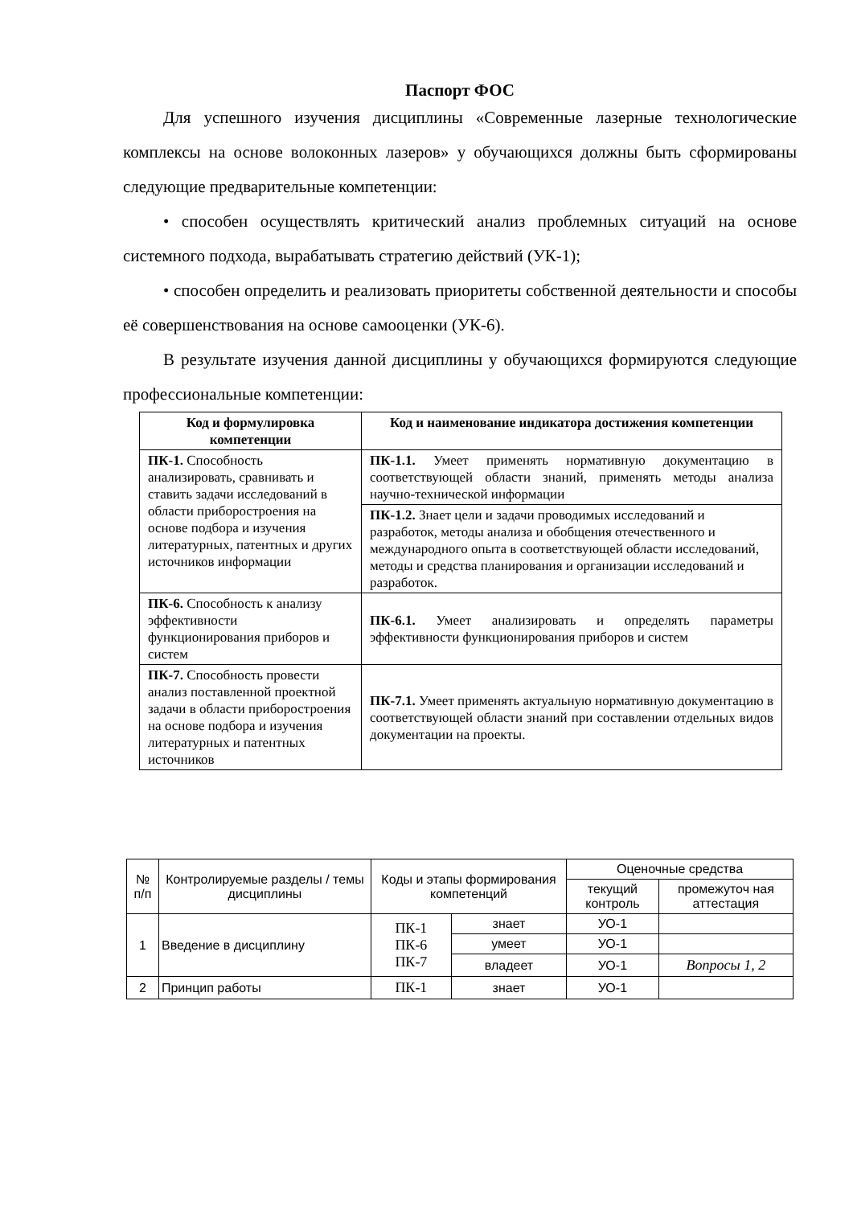Паспорт ФОС
Для успешного изучения дисциплины «Современные лазерные технологические комплексы на основе волоконных лазеров» у обучающихся должны быть сформированы следующие предварительные компетенции:
• способен осуществлять критический анализ проблемных ситуаций на основе системного подхода, вырабатывать стратегию действий (УК-1);
• способен определить и реализовать приоритеты собственной деятельности и способы её совершенствования на основе самооценки (УК-6).
В результате изучения данной дисциплины у обучающихся формируются следующие профессиональные компетенции:
| Код и формулировка компетенции | Код и наименование индикатора достижения компетенции |
| --- | --- |
| ПК-1. Способность анализировать, сравнивать и ставить задачи исследований в области приборостроения на основе подбора и изучения литературных, патентных и других источников информации | ПК-1.1. Умеет применять нормативную документацию в соответствующей области знаний, применять методы анализа научно-технической информации |
| | ПК-1.2. Знает цели и задачи проводимых исследований и разработок, методы анализа и обобщения отечественного и международного опыта в соответствующей области исследований, методы и средства планирования и организации исследований и разработок. |
| ПК-6. Способность к анализу эффективности функционирования приборов и систем | ПК-6.1. Умеет анализировать и определять параметры эффективности функционирования приборов и систем |
| ПК-7. Способность провести анализ поставленной проектной задачи в области приборостроения на основе подбора и изучения литературных и патентных источников | ПК-7.1. Умеет применять актуальную нормативную документацию в соответствующей области знаний при составлении отдельных видов документации на проекты. |
| № п/п | Контролируемые разделы / темы дисциплины | Коды и этапы формирования компетенций | | Оценочные средства | |
| | | | | текущий контроль | промежуточ ная аттестация |
| 1 | Введение в дисциплину | ПК-1 ПК-6 ПК-7 | знает | УО-1 | |
| | | | умеет | УО-1 | |
| | | | владеет | УО-1 | Вопросы 1, 2 |
| 2 | Принцип работы | ПК-1 | знает | УО-1 | |